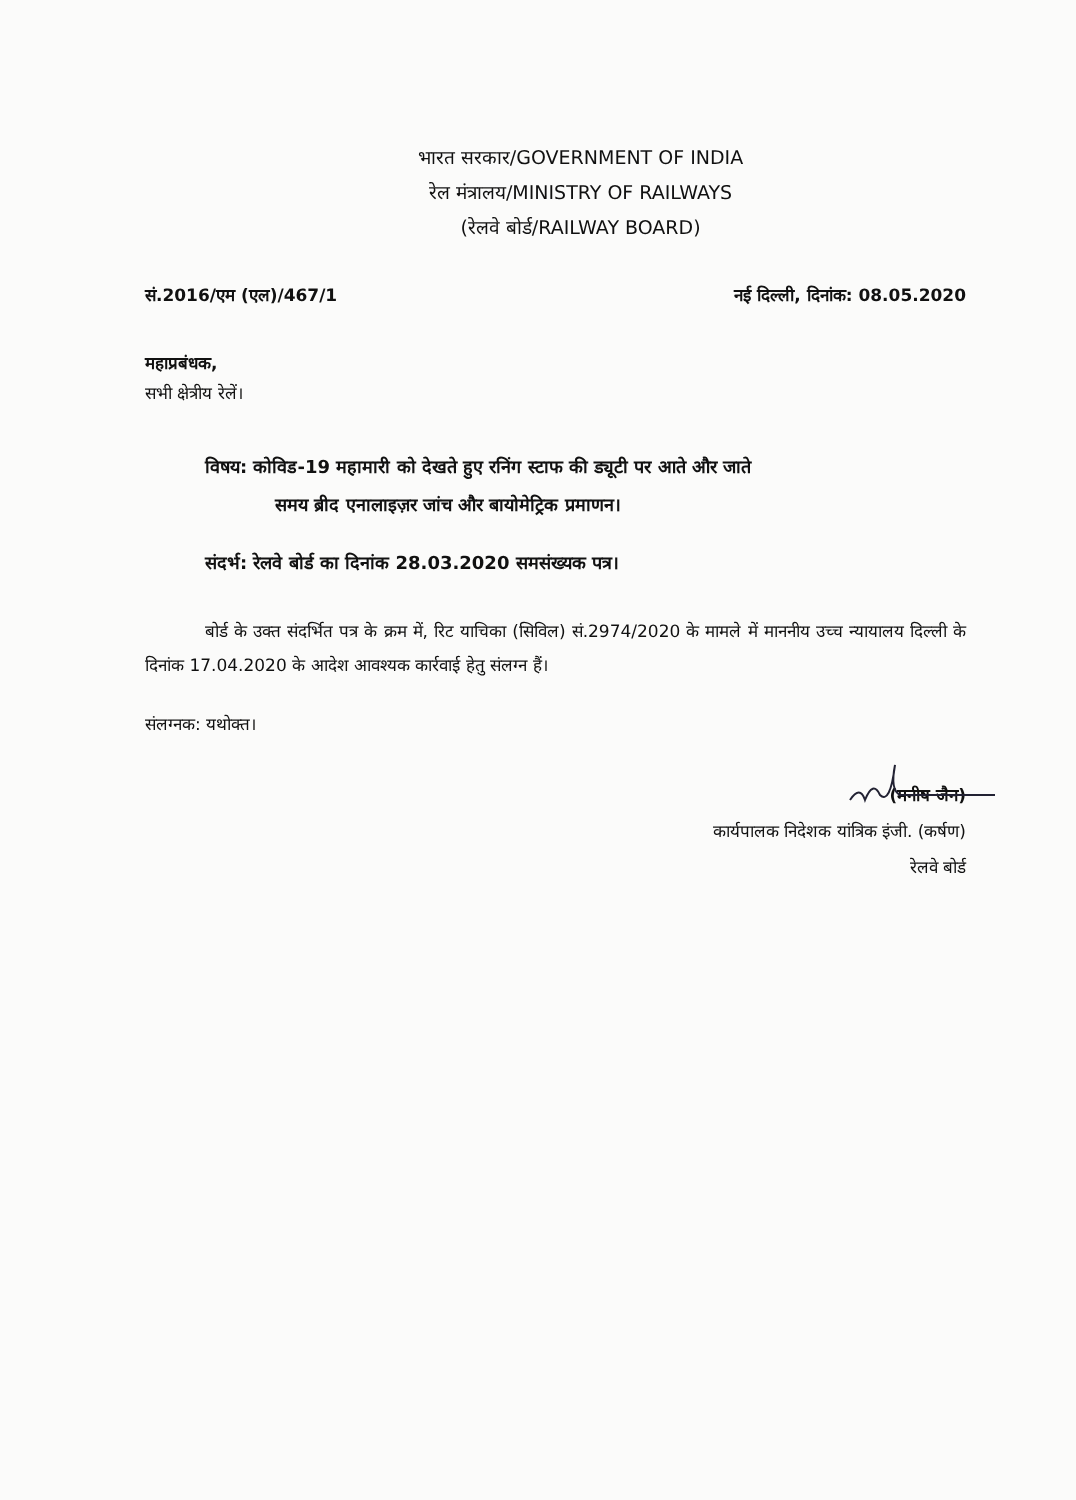भारत सरकार/GOVERNMENT OF INDIA
रेल मंत्रालय/MINISTRY OF RAILWAYS
(रेलवे बोर्ड/RAILWAY BOARD)
सं.2016/एम (एल)/467/1 नई दिल्ली, दिनांक: 08.05.2020
महाप्रबंधक,
सभी क्षेत्रीय रेलें।
विषय: कोविड-19 महामारी को देखते हुए रनिंग स्टाफ की ड्यूटी पर आते और जाते
समय ब्रीद एनालाइज़र जांच और बायोमेट्रिक प्रमाणन।
संदर्भ: रेलवे बोर्ड का दिनांक 28.03.2020 समसंख्यक पत्र।
बोर्ड के उक्त संदर्भित पत्र के क्रम में, रिट याचिका (सिविल) सं.2974/2020 के मामले में माननीय उच्च न्यायालय दिल्ली के दिनांक 17.04.2020 के आदेश आवश्यक कार्रवाई हेतु संलग्न हैं।
संलग्नक: यथोक्त।
(मनीष जैन)
कार्यपालक निदेशक यांत्रिक इंजी. (कर्षण)
रेलवे बोर्ड